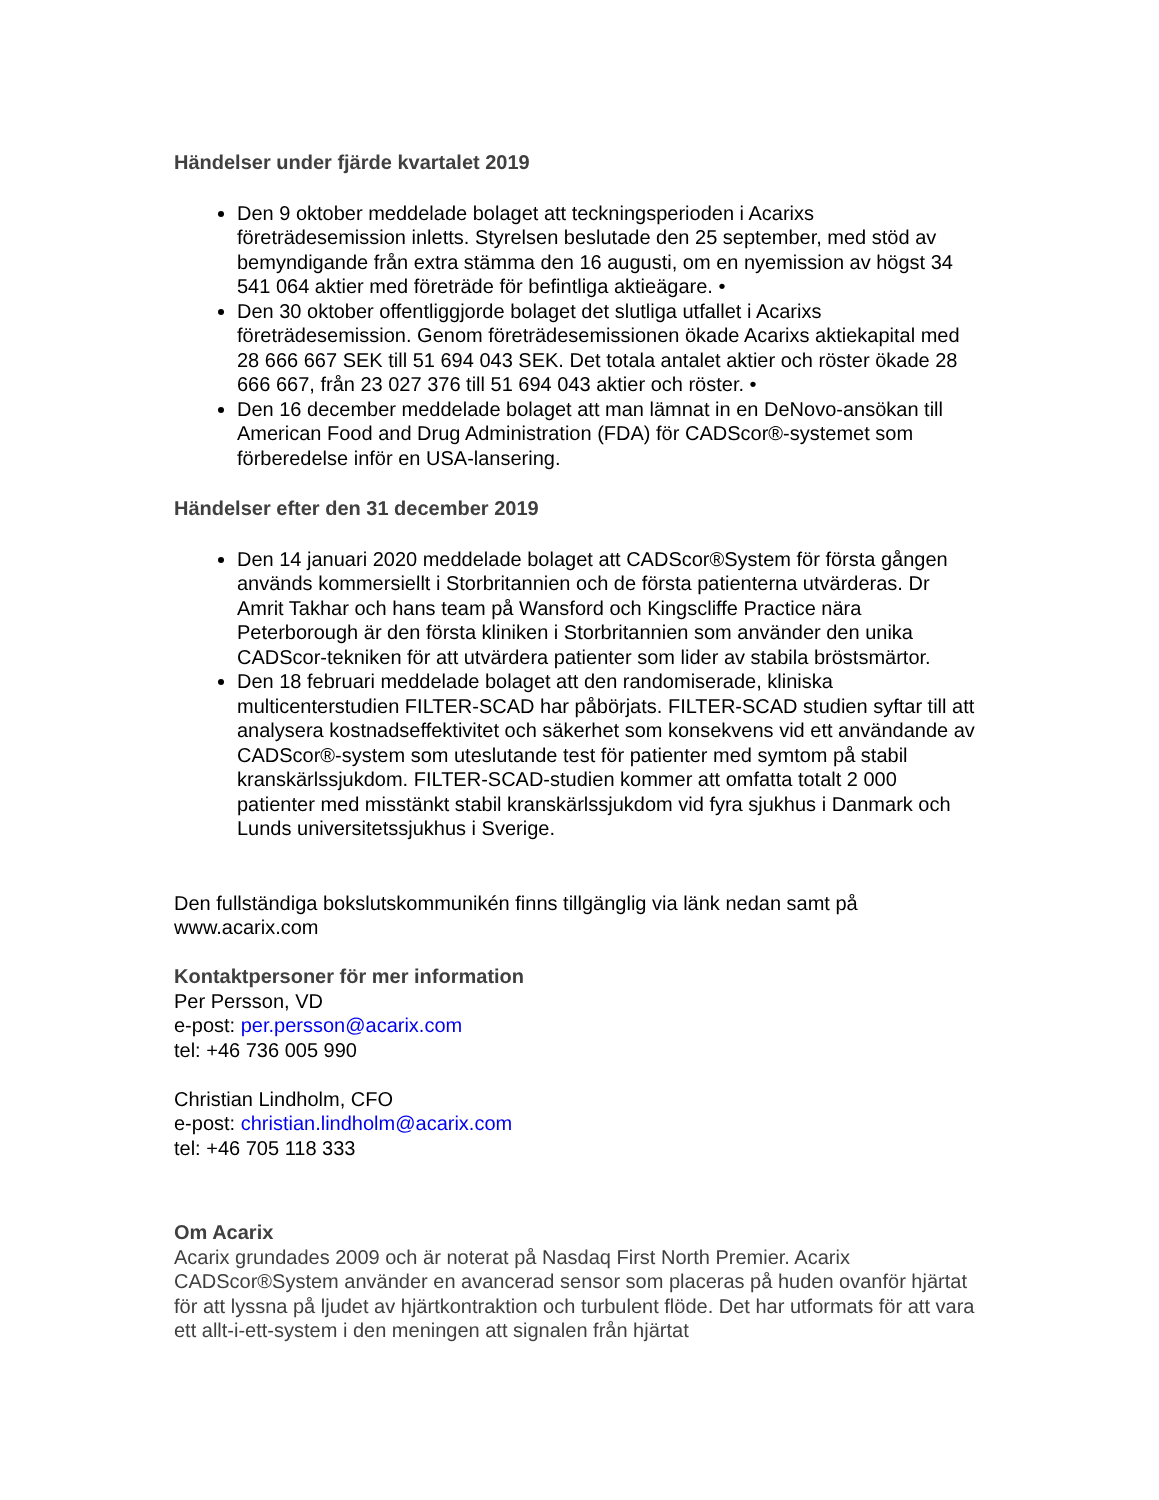Händelser under fjärde kvartalet 2019
Den 9 oktober meddelade bolaget att teckningsperioden i Acarixs företrädesemission inletts. Styrelsen beslutade den 25 september, med stöd av bemyndigande från extra stämma den 16 augusti, om en nyemission av högst 34 541 064 aktier med företräde för befintliga aktieägare. •
Den 30 oktober offentliggjorde bolaget det slutliga utfallet i Acarixs företrädesemission. Genom företrädesemissionen ökade Acarixs aktiekapital med 28 666 667 SEK till 51 694 043 SEK. Det totala antalet aktier och röster ökade 28 666 667, från 23 027 376 till 51 694 043 aktier och röster. •
Den 16 december meddelade bolaget att man lämnat in en DeNovo-ansökan till American Food and Drug Administration (FDA) för CADScor®-systemet som förberedelse inför en USA-lansering.
Händelser efter den 31 december 2019
Den 14 januari 2020 meddelade bolaget att CADScor®System för första gången används kommersiellt i Storbritannien och de första patienterna utvärderas. Dr Amrit Takhar och hans team på Wansford och Kingscliffe Practice nära Peterborough är den första kliniken i Storbritannien som använder den unika CADScor-tekniken för att utvärdera patienter som lider av stabila bröstsmärtor.
Den 18 februari meddelade bolaget att den randomiserade, kliniska multicenterstudien FILTER-SCAD har påbörjats. FILTER-SCAD studien syftar till att analysera kostnadseffektivitet och säkerhet som konsekvens vid ett användande av CADScor®-system som uteslutande test för patienter med symtom på stabil kranskärlssjukdom. FILTER-SCAD-studien kommer att omfatta totalt 2 000 patienter med misstänkt stabil kranskärlssjukdom vid fyra sjukhus i Danmark och Lunds universitetssjukhus i Sverige.
Den fullständiga bokslutskommunikén finns tillgänglig via länk nedan samt på www.acarix.com
Kontaktpersoner för mer information
Per Persson, VD
e-post: per.persson@acarix.com
tel: +46 736 005 990
Christian Lindholm, CFO
e-post: christian.lindholm@acarix.com
tel: +46 705 118 333
Om Acarix
Acarix grundades 2009 och är noterat på Nasdaq First North Premier. Acarix CADScor®System använder en avancerad sensor som placeras på huden ovanför hjärtat för att lyssna på ljudet av hjärtkontraktion och turbulent flöde. Det har utformats för att vara ett allt-i-ett-system i den meningen att signalen från hjärtat